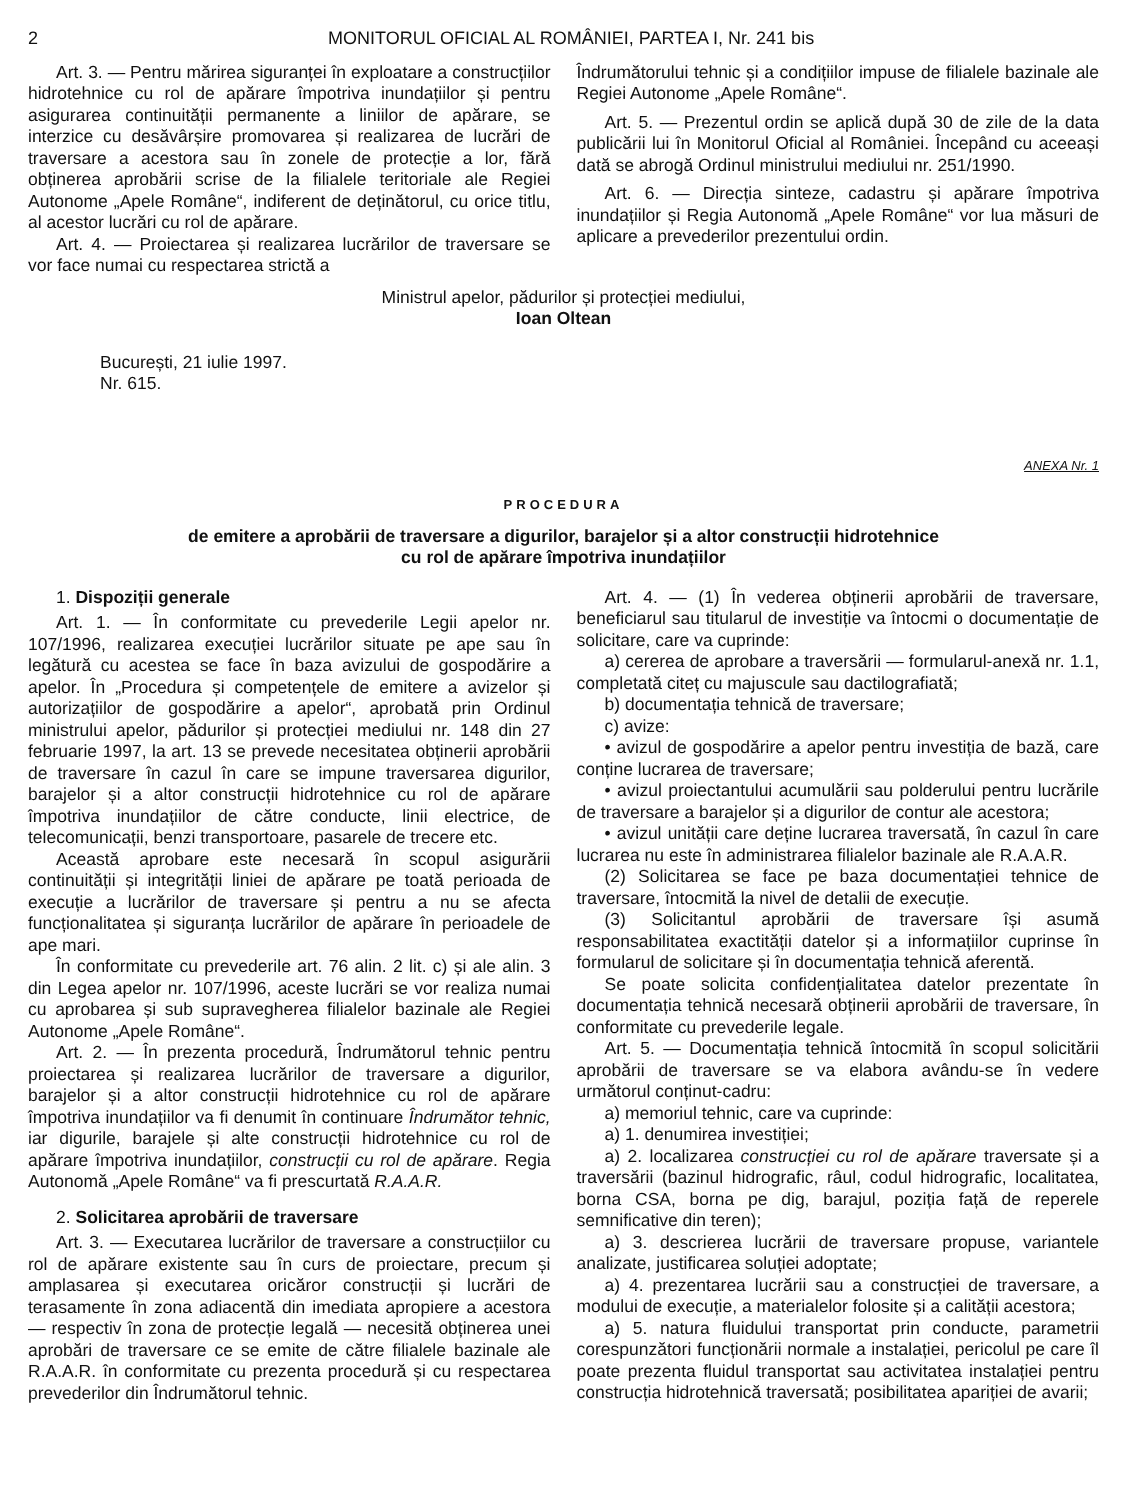2 MONITORUL OFICIAL AL ROMÂNIEI, PARTEA I, Nr. 241 bis
Art. 3. — Pentru mărirea siguranței în exploatare a construcțiilor hidrotehnice cu rol de apărare împotriva inundațiilor și pentru asigurarea continuității permanente a liniilor de apărare, se interzice cu desăvârșire promovarea și realizarea de lucrări de traversare a acestora sau în zonele de protecție a lor, fără obținerea aprobării scrise de la filialele teritoriale ale Regiei Autonome „Apele Române“, indiferent de deținătorul, cu orice titlu, al acestor lucrări cu rol de apărare.
Art. 4. — Proiectarea și realizarea lucrărilor de traversare se vor face numai cu respectarea strictă a
Îndrumătorului tehnic și a condițiilor impuse de filialele bazinale ale Regiei Autonome „Apele Române“.
Art. 5. — Prezentul ordin se aplică după 30 de zile de la data publicării lui în Monitorul Oficial al României. Începând cu aceeași dată se abrogă Ordinul ministrului mediului nr. 251/1990.
Art. 6. — Direcția sinteze, cadastru și apărare împotriva inundațiilor și Regia Autonomă „Apele Române“ vor lua măsuri de aplicare a prevederilor prezentului ordin.
Ministrul apelor, pădurilor și protecției mediului,
Ioan Oltean
București, 21 iulie 1997.
Nr. 615.
ANEXA Nr. 1
PROCEDURA
de emitere a aprobării de traversare a digurilor, barajelor și a altor construcții hidrotehnice
cu rol de apărare împotriva inundațiilor
1. Dispoziții generale
Art. 1. — În conformitate cu prevederile Legii apelor nr. 107/1996, realizarea execuției lucrărilor situate pe ape sau în legătură cu acestea se face în baza avizului de gospodărire a apelor. În „Procedura și competențele de emitere a avizelor și autorizațiilor de gospodărire a apelor“, aprobată prin Ordinul ministrului apelor, pădurilor și protecției mediului nr. 148 din 27 februarie 1997, la art. 13 se prevede necesitatea obținerii aprobării de traversare în cazul în care se impune traversarea digurilor, barajelor și a altor construcții hidrotehnice cu rol de apărare împotriva inundațiilor de către conducte, linii electrice, de telecomunicații, benzi transportoare, pasarele de trecere etc.
Această aprobare este necesară în scopul asigurării continuității și integrității liniei de apărare pe toată perioada de execuție a lucrărilor de traversare și pentru a nu se afecta funcționalitatea și siguranța lucrărilor de apărare în perioadele de ape mari.
În conformitate cu prevederile art. 76 alin. 2 lit. c) și ale alin. 3 din Legea apelor nr. 107/1996, aceste lucrări se vor realiza numai cu aprobarea și sub supravegherea filialelor bazinale ale Regiei Autonome „Apele Române“.
Art. 2. — În prezenta procedură, Îndrumătorul tehnic pentru proiectarea și realizarea lucrărilor de traversare a digurilor, barajelor și a altor construcții hidrotehnice cu rol de apărare împotriva inundațiilor va fi denumit în continuare Îndrumător tehnic, iar digurile, barajele și alte construcții hidrotehnice cu rol de apărare împotriva inundațiilor, construcții cu rol de apărare. Regia Autonomă „Apele Române“ va fi prescurtată R.A.A.R.
2. Solicitarea aprobării de traversare
Art. 3. — Executarea lucrărilor de traversare a construcțiilor cu rol de apărare existente sau în curs de proiectare, precum și amplasarea și executarea oricăror construcții și lucrări de terasamente în zona adiacentă din imediata apropiere a acestora — respectiv în zona de protecție legală — necesită obținerea unei aprobări de traversare ce se emite de către filialele bazinale ale R.A.A.R. în conformitate cu prezenta procedură și cu respectarea prevederilor din Îndrumătorul tehnic.
Art. 4. — (1) În vederea obținerii aprobării de traversare, beneficiarul sau titularul de investiție va întocmi o documentație de solicitare, care va cuprinde:
a) cererea de aprobare a traversării — formularul-anexă nr. 1.1, completată citeț cu majuscule sau dactilografiată;
b) documentația tehnică de traversare;
c) avize:
• avizul de gospodărire a apelor pentru investiția de bază, care conține lucrarea de traversare;
• avizul proiectantului acumulării sau polderului pentru lucrările de traversare a barajelor și a digurilor de contur ale acestora;
• avizul unității care deține lucrarea traversată, în cazul în care lucrarea nu este în administrarea filialelor bazinale ale R.A.A.R.
(2) Solicitarea se face pe baza documentației tehnice de traversare, întocmită la nivel de detalii de execuție.
(3) Solicitantul aprobării de traversare își asumă responsabilitatea exactității datelor și a informațiilor cuprinse în formularul de solicitare și în documentația tehnică aferentă.
Se poate solicita confidențialitatea datelor prezentate în documentația tehnică necesară obținerii aprobării de traversare, în conformitate cu prevederile legale.
Art. 5. — Documentația tehnică întocmită în scopul solicitării aprobării de traversare se va elabora avându-se în vedere următorul conținut-cadru:
a) memoriul tehnic, care va cuprinde:
a) 1. denumirea investiției;
a) 2. localizarea construcției cu rol de apărare traversate și a traversării (bazinul hidrografic, râul, codul hidrografic, localitatea, borna CSA, borna pe dig, barajul, poziția față de reperele semnificative din teren);
a) 3. descrierea lucrării de traversare propuse, variantele analizate, justificarea soluției adoptate;
a) 4. prezentarea lucrării sau a construcției de traversare, a modului de execuție, a materialelor folosite și a calității acestora;
a) 5. natura fluidului transportat prin conducte, parametrii corespunzători funcționării normale a instalației, pericolul pe care îl poate prezenta fluidul transportat sau activitatea instalației pentru construcția hidrotehnică traversată; posibilitatea apariției de avarii;